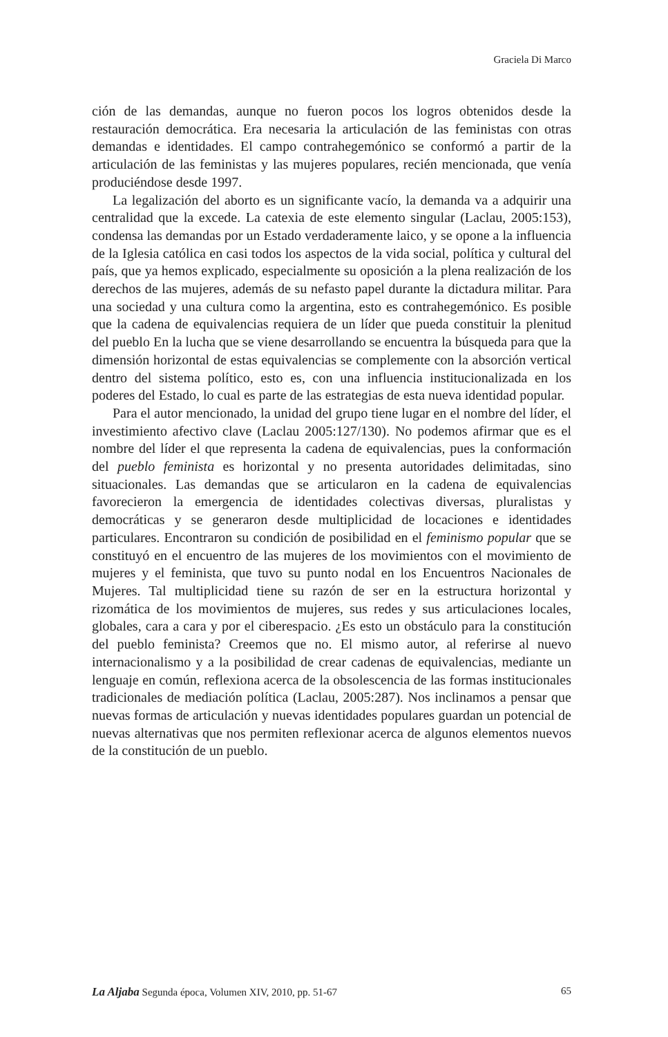Graciela Di Marco
ción de las demandas, aunque no fueron pocos los logros obtenidos desde la restauración democrática. Era necesaria la articulación de las feministas con otras demandas e identidades. El campo contrahegemónico se conformó a partir de la articulación de las feministas y las mujeres populares, recién mencionada, que venía produciéndose desde 1997.
La legalización del aborto es un significante vacío, la demanda va a adquirir una centralidad que la excede. La catexia de este elemento singular (Laclau, 2005:153), condensa las demandas por un Estado verdaderamente laico, y se opone a la influencia de la Iglesia católica en casi todos los aspectos de la vida social, política y cultural del país, que ya hemos explicado, especialmente su oposición a la plena realización de los derechos de las mujeres, además de su nefasto papel durante la dictadura militar. Para una sociedad y una cultura como la argentina, esto es contrahegemónico. Es posible que la cadena de equivalencias requiera de un líder que pueda constituir la plenitud del pueblo En la lucha que se viene desarrollando se encuentra la búsqueda para que la dimensión horizontal de estas equivalencias se complemente con la absorción vertical dentro del sistema político, esto es, con una influencia institucionalizada en los poderes del Estado, lo cual es parte de las estrategias de esta nueva identidad popular.
Para el autor mencionado, la unidad del grupo tiene lugar en el nombre del líder, el investimiento afectivo clave (Laclau 2005:127/130). No podemos afirmar que es el nombre del líder el que representa la cadena de equivalencias, pues la conformación del pueblo feminista es horizontal y no presenta autoridades delimitadas, sino situacionales. Las demandas que se articularon en la cadena de equivalencias favorecieron la emergencia de identidades colectivas diversas, pluralistas y democráticas y se generaron desde multiplicidad de locaciones e identidades particulares. Encontraron su condición de posibilidad en el feminismo popular que se constituyó en el encuentro de las mujeres de los movimientos con el movimiento de mujeres y el feminista, que tuvo su punto nodal en los Encuentros Nacionales de Mujeres. Tal multiplicidad tiene su razón de ser en la estructura horizontal y rizomática de los movimientos de mujeres, sus redes y sus articulaciones locales, globales, cara a cara y por el ciberespacio. ¿Es esto un obstáculo para la constitución del pueblo feminista? Creemos que no. El mismo autor, al referirse al nuevo internacionalismo y a la posibilidad de crear cadenas de equivalencias, mediante un lenguaje en común, reflexiona acerca de la obsolescencia de las formas institucionales tradicionales de mediación política (Laclau, 2005:287). Nos inclinamos a pensar que nuevas formas de articulación y nuevas identidades populares guardan un potencial de nuevas alternativas que nos permiten reflexionar acerca de algunos elementos nuevos de la constitución de un pueblo.
La Aljaba Segunda época, Volumen XIV, 2010, pp. 51-67 65